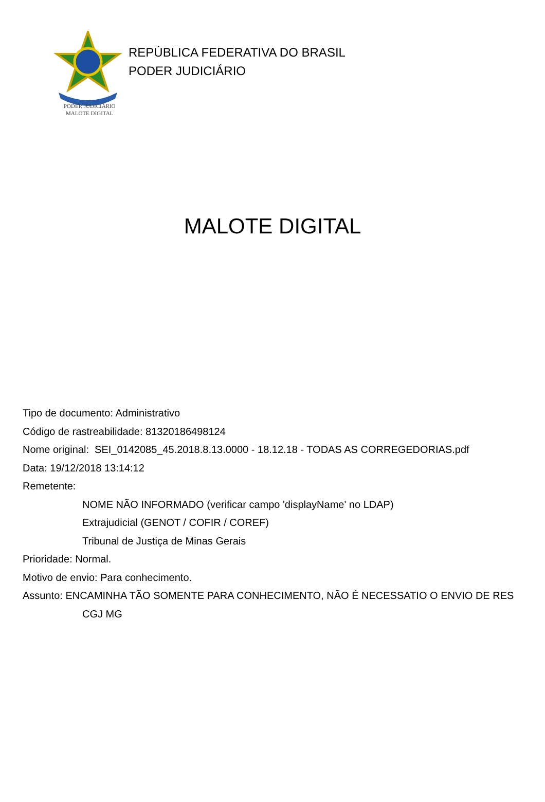PODER JUDICIÁRIO
MALOTE DIGITAL
REPÚBLICA FEDERATIVA DO BRASIL
PODER JUDICIÁRIO
MALOTE DIGITAL
Tipo de documento: Administrativo
Código de rastreabilidade: 81320186498124
Nome original: SEI_0142085_45.2018.8.13.0000 - 18.12.18 - TODAS AS CORREGEDORIAS.pdf
Data: 19/12/2018 13:14:12
Remetente:
NOME NÃO INFORMADO (verificar campo 'displayName' no LDAP)
Extrajudicial (GENOT / COFIR / COREF)
Tribunal de Justiça de Minas Gerais
Prioridade: Normal.
Motivo de envio: Para conhecimento.
Assunto: ENCAMINHA TÃO SOMENTE PARA CONHECIMENTO, NÃO É NECESSATIO O ENVIO DE RES
CGJ MG